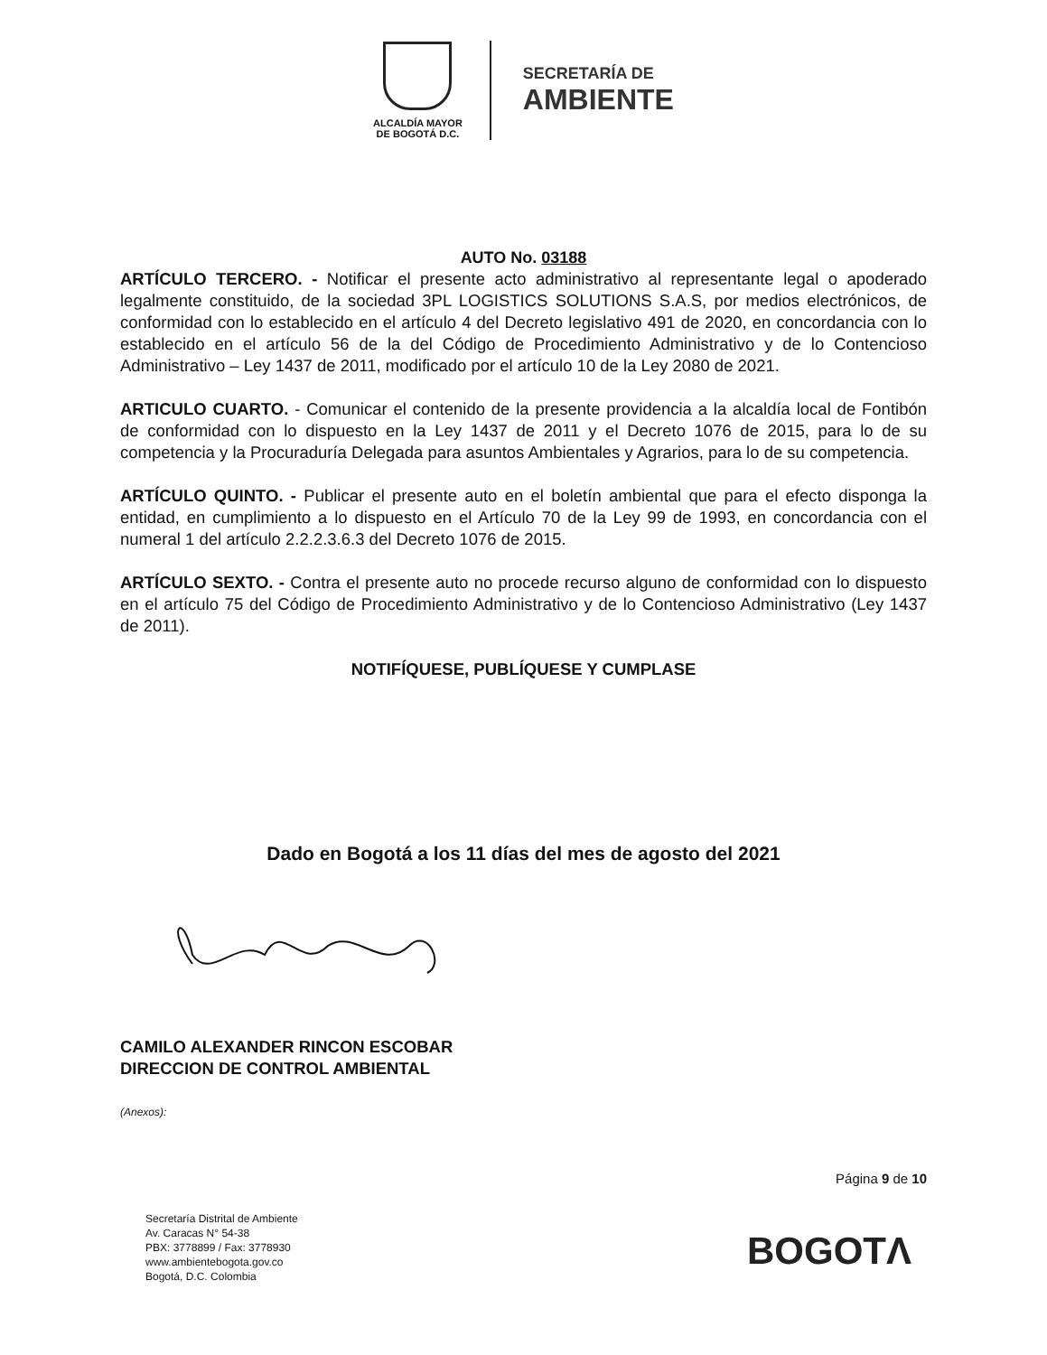ALCALDÍA MAYOR
DE BOGOTÁ D.C.
SECRETARÍA DE
AMBIENTE
AUTO No. 03188
ARTÍCULO TERCERO. - Notificar el presente acto administrativo al representante legal o apoderado legalmente constituido, de la sociedad 3PL LOGISTICS SOLUTIONS S.A.S, por medios electrónicos, de conformidad con lo establecido en el artículo 4 del Decreto legislativo 491 de 2020, en concordancia con lo establecido en el artículo 56 de la del Código de Procedimiento Administrativo y de lo Contencioso Administrativo – Ley 1437 de 2011, modificado por el artículo 10 de la Ley 2080 de 2021.
ARTICULO CUARTO. - Comunicar el contenido de la presente providencia a la alcaldía local de Fontibón de conformidad con lo dispuesto en la Ley 1437 de 2011 y el Decreto 1076 de 2015, para lo de su competencia y la Procuraduría Delegada para asuntos Ambientales y Agrarios, para lo de su competencia.
ARTÍCULO QUINTO. - Publicar el presente auto en el boletín ambiental que para el efecto disponga la entidad, en cumplimiento a lo dispuesto en el Artículo 70 de la Ley 99 de 1993, en concordancia con el numeral 1 del artículo 2.2.2.3.6.3 del Decreto 1076 de 2015.
ARTÍCULO SEXTO. - Contra el presente auto no procede recurso alguno de conformidad con lo dispuesto en el artículo 75 del Código de Procedimiento Administrativo y de lo Contencioso Administrativo (Ley 1437 de 2011).
NOTIFÍQUESE, PUBLÍQUESE Y CUMPLASE
Dado en Bogotá a los 11 días del mes de agosto del 2021
CAMILO ALEXANDER RINCON ESCOBAR
DIRECCION DE CONTROL AMBIENTAL
(Anexos):
Página 9 de 10
Secretaría Distrital de Ambiente
Av. Caracas N° 54-38
PBX: 3778899 / Fax: 3778930
www.ambientebogota.gov.co
Bogotá, D.C. Colombia
BOGOTΛ